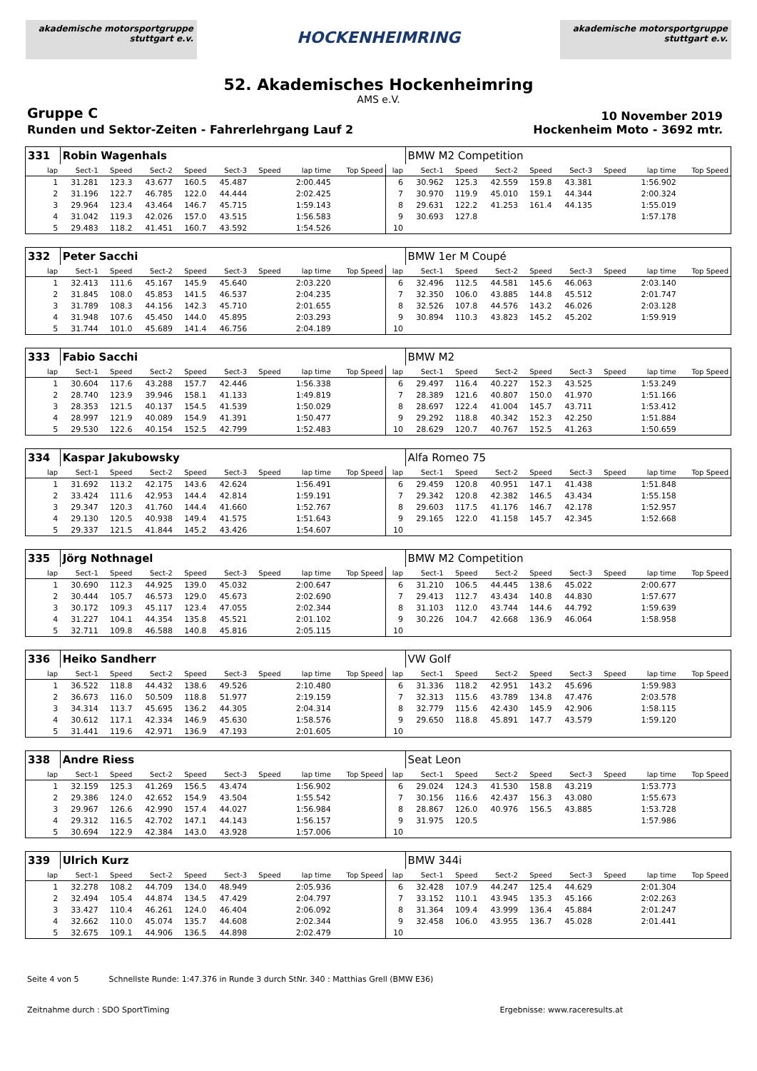akademische motorsportgruppe stuttgart e.v.
HOCKENHEIMRING
akademische motorsportgruppe stuttgart e.v.
52. Akademisches Hockenheimring
AMS e.V.
Gruppe C
10 November 2019
Runden und Sektor-Zeiten - Fahrerlehrgang Lauf 2
Hockenheim Moto - 3692 mtr.
| 331 | Robin Wagenhals | | | | | | | | | BMW M2 Competition | | | | | | | |
| lap | Sect-1 | Speed | Sect-2 | Speed | Sect-3 | Speed | lap time | Top Speed | lap | Sect-1 | Speed | Sect-2 | Speed | Sect-3 | Speed | lap time | Top Speed |
| 1 | 31.281 | 123.3 | 43.677 | 160.5 | 45.487 | | 2:00.445 | | 6 | 30.962 | 125.3 | 42.559 | 159.8 | 43.381 | | 1:56.902 | |
| 2 | 31.196 | 122.7 | 46.785 | 122.0 | 44.444 | | 2:02.425 | | 7 | 30.970 | 119.9 | 45.010 | 159.1 | 44.344 | | 2:00.324 | |
| 3 | 29.964 | 123.4 | 43.464 | 146.7 | 45.715 | | 1:59.143 | | 8 | 29.631 | 122.2 | 41.253 | 161.4 | 44.135 | | 1:55.019 | |
| 4 | 31.042 | 119.3 | 42.026 | 157.0 | 43.515 | | 1:56.583 | | 9 | 30.693 | 127.8 | | | | | 1:57.178 | |
| 5 | 29.483 | 118.2 | 41.451 | 160.7 | 43.592 | | 1:54.526 | | 10 | | | | | | | | |
| 332 | Peter Sacchi | | | | | | | | | BMW 1er M Coupé | | | | | | | |
| lap | Sect-1 | Speed | Sect-2 | Speed | Sect-3 | Speed | lap time | Top Speed | lap | Sect-1 | Speed | Sect-2 | Speed | Sect-3 | Speed | lap time | Top Speed |
| 1 | 32.413 | 111.6 | 45.167 | 145.9 | 45.640 | | 2:03.220 | | 6 | 32.496 | 112.5 | 44.581 | 145.6 | 46.063 | | 2:03.140 | |
| 2 | 31.845 | 108.0 | 45.853 | 141.5 | 46.537 | | 2:04.235 | | 7 | 32.350 | 106.0 | 43.885 | 144.8 | 45.512 | | 2:01.747 | |
| 3 | 31.789 | 108.3 | 44.156 | 142.3 | 45.710 | | 2:01.655 | | 8 | 32.526 | 107.8 | 44.576 | 143.2 | 46.026 | | 2:03.128 | |
| 4 | 31.948 | 107.6 | 45.450 | 144.0 | 45.895 | | 2:03.293 | | 9 | 30.894 | 110.3 | 43.823 | 145.2 | 45.202 | | 1:59.919 | |
| 5 | 31.744 | 101.0 | 45.689 | 141.4 | 46.756 | | 2:04.189 | | 10 | | | | | | | | |
| 333 | Fabio Sacchi | | | | | | | | | BMW M2 | | | | | | | |
| lap | Sect-1 | Speed | Sect-2 | Speed | Sect-3 | Speed | lap time | Top Speed | lap | Sect-1 | Speed | Sect-2 | Speed | Sect-3 | Speed | lap time | Top Speed |
| 1 | 30.604 | 117.6 | 43.288 | 157.7 | 42.446 | | 1:56.338 | | 6 | 29.497 | 116.4 | 40.227 | 152.3 | 43.525 | | 1:53.249 | |
| 2 | 28.740 | 123.9 | 39.946 | 158.1 | 41.133 | | 1:49.819 | | 7 | 28.389 | 121.6 | 40.807 | 150.0 | 41.970 | | 1:51.166 | |
| 3 | 28.353 | 121.5 | 40.137 | 154.5 | 41.539 | | 1:50.029 | | 8 | 28.697 | 122.4 | 41.004 | 145.7 | 43.711 | | 1:53.412 | |
| 4 | 28.997 | 121.9 | 40.089 | 154.9 | 41.391 | | 1:50.477 | | 9 | 29.292 | 118.8 | 40.342 | 152.3 | 42.250 | | 1:51.884 | |
| 5 | 29.530 | 122.6 | 40.154 | 152.5 | 42.799 | | 1:52.483 | | 10 | 28.629 | 120.7 | 40.767 | 152.5 | 41.263 | | 1:50.659 | |
| 334 | Kaspar Jakubowsky | | | | | | | | | Alfa Romeo 75 | | | | | | | |
| lap | Sect-1 | Speed | Sect-2 | Speed | Sect-3 | Speed | lap time | Top Speed | lap | Sect-1 | Speed | Sect-2 | Speed | Sect-3 | Speed | lap time | Top Speed |
| 1 | 31.692 | 113.2 | 42.175 | 143.6 | 42.624 | | 1:56.491 | | 6 | 29.459 | 120.8 | 40.951 | 147.1 | 41.438 | | 1:51.848 | |
| 2 | 33.424 | 111.6 | 42.953 | 144.4 | 42.814 | | 1:59.191 | | 7 | 29.342 | 120.8 | 42.382 | 146.5 | 43.434 | | 1:55.158 | |
| 3 | 29.347 | 120.3 | 41.760 | 144.4 | 41.660 | | 1:52.767 | | 8 | 29.603 | 117.5 | 41.176 | 146.7 | 42.178 | | 1:52.957 | |
| 4 | 29.130 | 120.5 | 40.938 | 149.4 | 41.575 | | 1:51.643 | | 9 | 29.165 | 122.0 | 41.158 | 145.7 | 42.345 | | 1:52.668 | |
| 5 | 29.337 | 121.5 | 41.844 | 145.2 | 43.426 | | 1:54.607 | | 10 | | | | | | | | |
| 335 | Jörg Nothnagel | | | | | | | | | BMW M2 Competition | | | | | | | |
| lap | Sect-1 | Speed | Sect-2 | Speed | Sect-3 | Speed | lap time | Top Speed | lap | Sect-1 | Speed | Sect-2 | Speed | Sect-3 | Speed | lap time | Top Speed |
| 1 | 30.690 | 112.3 | 44.925 | 139.0 | 45.032 | | 2:00.647 | | 6 | 31.210 | 106.5 | 44.445 | 138.6 | 45.022 | | 2:00.677 | |
| 2 | 30.444 | 105.7 | 46.573 | 129.0 | 45.673 | | 2:02.690 | | 7 | 29.413 | 112.7 | 43.434 | 140.8 | 44.830 | | 1:57.677 | |
| 3 | 30.172 | 109.3 | 45.117 | 123.4 | 47.055 | | 2:02.344 | | 8 | 31.103 | 112.0 | 43.744 | 144.6 | 44.792 | | 1:59.639 | |
| 4 | 31.227 | 104.1 | 44.354 | 135.8 | 45.521 | | 2:01.102 | | 9 | 30.226 | 104.7 | 42.668 | 136.9 | 46.064 | | 1:58.958 | |
| 5 | 32.711 | 109.8 | 46.588 | 140.8 | 45.816 | | 2:05.115 | | 10 | | | | | | | | |
| 336 | Heiko Sandherr | | | | | | | | | VW Golf | | | | | | | |
| lap | Sect-1 | Speed | Sect-2 | Speed | Sect-3 | Speed | lap time | Top Speed | lap | Sect-1 | Speed | Sect-2 | Speed | Sect-3 | Speed | lap time | Top Speed |
| 1 | 36.522 | 118.8 | 44.432 | 138.6 | 49.526 | | 2:10.480 | | 6 | 31.336 | 118.2 | 42.951 | 143.2 | 45.696 | | 1:59.983 | |
| 2 | 36.673 | 116.0 | 50.509 | 118.8 | 51.977 | | 2:19.159 | | 7 | 32.313 | 115.6 | 43.789 | 134.8 | 47.476 | | 2:03.578 | |
| 3 | 34.314 | 113.7 | 45.695 | 136.2 | 44.305 | | 2:04.314 | | 8 | 32.779 | 115.6 | 42.430 | 145.9 | 42.906 | | 1:58.115 | |
| 4 | 30.612 | 117.1 | 42.334 | 146.9 | 45.630 | | 1:58.576 | | 9 | 29.650 | 118.8 | 45.891 | 147.7 | 43.579 | | 1:59.120 | |
| 5 | 31.441 | 119.6 | 42.971 | 136.9 | 47.193 | | 2:01.605 | | 10 | | | | | | | | |
| 338 | Andre Riess | | | | | | | | | Seat Leon | | | | | | | |
| lap | Sect-1 | Speed | Sect-2 | Speed | Sect-3 | Speed | lap time | Top Speed | lap | Sect-1 | Speed | Sect-2 | Speed | Sect-3 | Speed | lap time | Top Speed |
| 1 | 32.159 | 125.3 | 41.269 | 156.5 | 43.474 | | 1:56.902 | | 6 | 29.024 | 124.3 | 41.530 | 158.8 | 43.219 | | 1:53.773 | |
| 2 | 29.386 | 124.0 | 42.652 | 154.9 | 43.504 | | 1:55.542 | | 7 | 30.156 | 116.6 | 42.437 | 156.3 | 43.080 | | 1:55.673 | |
| 3 | 29.967 | 126.6 | 42.990 | 157.4 | 44.027 | | 1:56.984 | | 8 | 28.867 | 126.0 | 40.976 | 156.5 | 43.885 | | 1:53.728 | |
| 4 | 29.312 | 116.5 | 42.702 | 147.1 | 44.143 | | 1:56.157 | | 9 | 31.975 | 120.5 | | | | | 1:57.986 | |
| 5 | 30.694 | 122.9 | 42.384 | 143.0 | 43.928 | | 1:57.006 | | 10 | | | | | | | | |
| 339 | Ulrich Kurz | | | | | | | | | BMW 344i | | | | | | | |
| lap | Sect-1 | Speed | Sect-2 | Speed | Sect-3 | Speed | lap time | Top Speed | lap | Sect-1 | Speed | Sect-2 | Speed | Sect-3 | Speed | lap time | Top Speed |
| 1 | 32.278 | 108.2 | 44.709 | 134.0 | 48.949 | | 2:05.936 | | 6 | 32.428 | 107.9 | 44.247 | 125.4 | 44.629 | | 2:01.304 | |
| 2 | 32.494 | 105.4 | 44.874 | 134.5 | 47.429 | | 2:04.797 | | 7 | 33.152 | 110.1 | 43.945 | 135.3 | 45.166 | | 2:02.263 | |
| 3 | 33.427 | 110.4 | 46.261 | 124.0 | 46.404 | | 2:06.092 | | 8 | 31.364 | 109.4 | 43.999 | 136.4 | 45.884 | | 2:01.247 | |
| 4 | 32.662 | 110.0 | 45.074 | 135.7 | 44.608 | | 2:02.344 | | 9 | 32.458 | 106.0 | 43.955 | 136.7 | 45.028 | | 2:01.441 | |
| 5 | 32.675 | 109.1 | 44.906 | 136.5 | 44.898 | | 2:02.479 | | 10 | | | | | | | | |
Seite 4 von 5 Schnellste Runde: 1:47.376 in Runde 3 durch StNr. 340 : Matthias Grell (BMW E36)
Zeitnahme durch : SDO SportTiming Ergebnisse: www.raceresults.at